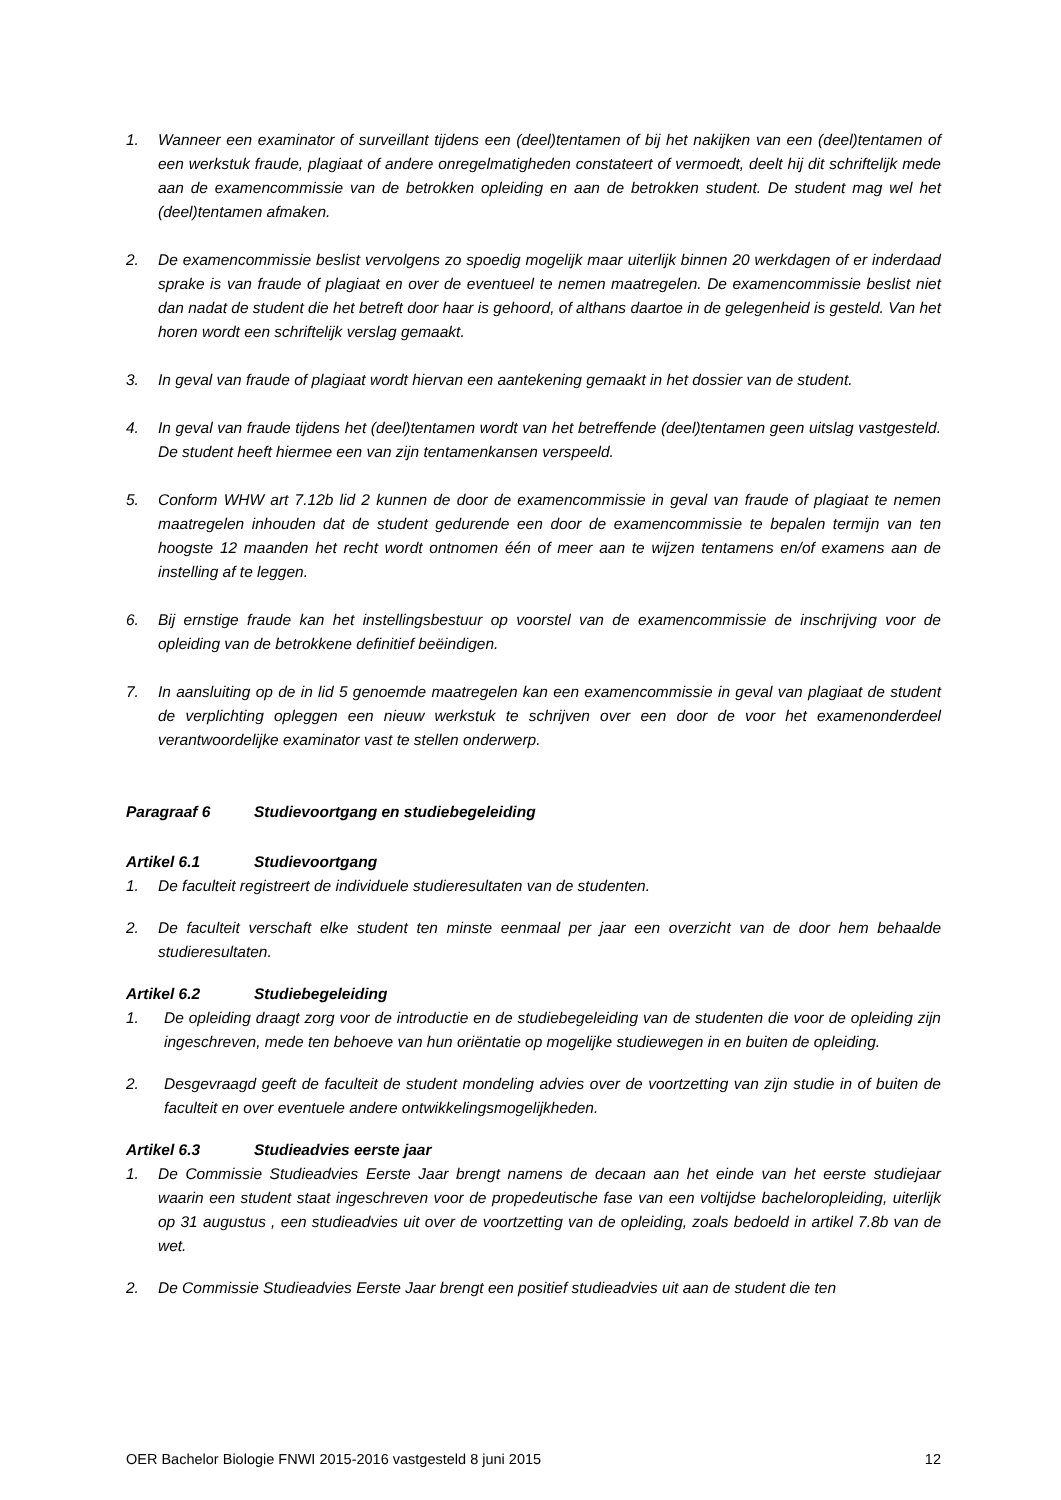1. Wanneer een examinator of surveillant tijdens een (deel)tentamen of bij het nakijken van een (deel)tentamen of een werkstuk fraude, plagiaat of andere onregelmatigheden constateert of vermoedt, deelt hij dit schriftelijk mede aan de examencommissie van de betrokken opleiding en aan de betrokken student. De student mag wel het (deel)tentamen afmaken.
2. De examencommissie beslist vervolgens zo spoedig mogelijk maar uiterlijk binnen 20 werkdagen of er inderdaad sprake is van fraude of plagiaat en over de eventueel te nemen maatregelen. De examencommissie beslist niet dan nadat de student die het betreft door haar is gehoord, of althans daartoe in de gelegenheid is gesteld. Van het horen wordt een schriftelijk verslag gemaakt.
3. In geval van fraude of plagiaat wordt hiervan een aantekening gemaakt in het dossier van de student.
4. In geval van fraude tijdens het (deel)tentamen wordt van het betreffende (deel)tentamen geen uitslag vastgesteld. De student heeft hiermee een van zijn tentamenkansen verspeeld.
5. Conform WHW art 7.12b lid 2 kunnen de door de examencommissie in geval van fraude of plagiaat te nemen maatregelen inhouden dat de student gedurende een door de examencommissie te bepalen termijn van ten hoogste 12 maanden het recht wordt ontnomen één of meer aan te wijzen tentamens en/of examens aan de instelling af te leggen.
6. Bij ernstige fraude kan het instellingsbestuur op voorstel van de examencommissie de inschrijving voor de opleiding van de betrokkene definitief beëindigen.
7. In aansluiting op de in lid 5 genoemde maatregelen kan een examencommissie in geval van plagiaat de student de verplichting opleggen een nieuw werkstuk te schrijven over een door de voor het examenonderdeel verantwoordelijke examinator vast te stellen onderwerp.
Paragraaf 6 Studievoortgang en studiebegeleiding
Artikel 6.1 Studievoortgang
1. De faculteit registreert de individuele studieresultaten van de studenten.
2. De faculteit verschaft elke student ten minste eenmaal per jaar een overzicht van de door hem behaalde studieresultaten.
Artikel 6.2 Studiebegeleiding
1. De opleiding draagt zorg voor de introductie en de studiebegeleiding van de studenten die voor de opleiding zijn ingeschreven, mede ten behoeve van hun oriëntatie op mogelijke studiewegen in en buiten de opleiding.
2. Desgevraagd geeft de faculteit de student mondeling advies over de voortzetting van zijn studie in of buiten de faculteit en over eventuele andere ontwikkelingsmogelijkheden.
Artikel 6.3 Studieadvies eerste jaar
1. De Commissie Studieadvies Eerste Jaar brengt namens de decaan aan het einde van het eerste studiejaar waarin een student staat ingeschreven voor de propedeutische fase van een voltijdse bacheloropleiding, uiterlijk op 31 augustus , een studieadvies uit over de voortzetting van de opleiding, zoals bedoeld in artikel 7.8b van de wet.
2. De Commissie Studieadvies Eerste Jaar brengt een positief studieadvies uit aan de student die ten
OER Bachelor Biologie FNWI 2015-2016 vastgesteld 8 juni 2015 12